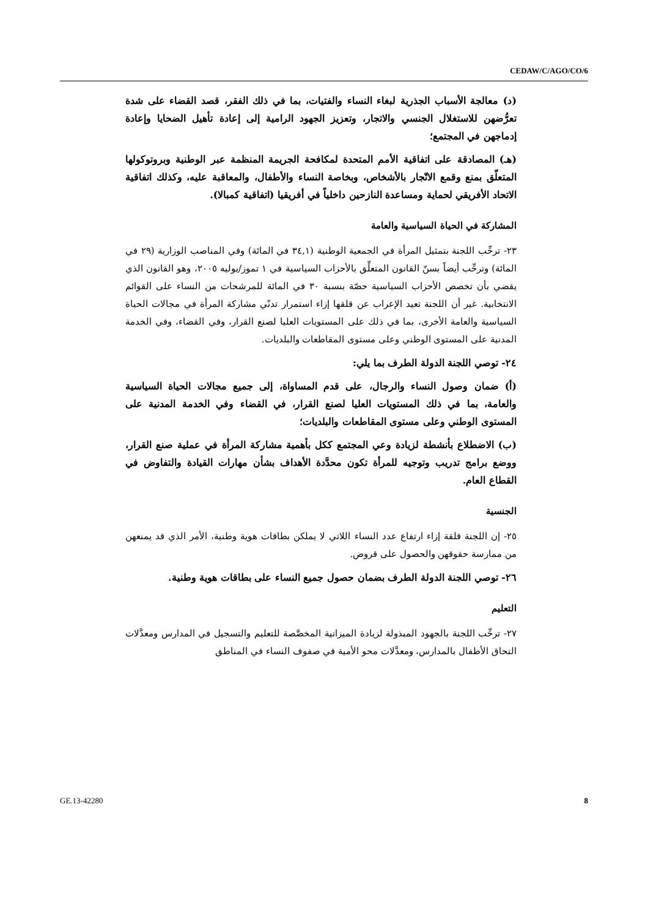CEDAW/C/AGO/CO/6
(د) معالجة الأسباب الجذرية لبغاء النساء والفتيات، بما في ذلك الفقر، قصد القضاء على شدة تعرُّضهن للاستغلال الجنسي والاتجار، وتعزيز الجهود الرامية إلى إعادة تأهيل الضحايا وإعادة إدماجهن في المجتمع؛
(هـ) المصادقة على اتفاقية الأمم المتحدة لمكافحة الجريمة المنظمة عبر الوطنية وبروتوكولها المتعلّق بمنع وقمع الاتّجار بالأشخاص، وبخاصة النساء والأطفال، والمعاقبة عليه، وكذلك اتفاقية الاتحاد الأفريقي لحماية ومساعدة النازحين داخلياً في أفريقيا (اتفاقية كمبالا).
المشاركة في الحياة السياسية والعامة
٢٣- ترحِّب اللجنة بتمثيل المرأة في الجمعية الوطنية (٣٤,١ في المائة) وفي المناصب الوزارية (٢٩ في المائة) وترحِّب أيضاً بسنّ القانون المتعلِّق بالأحزاب السياسية في ١ تموز/يوليه ٢٠٠٥، وهو القانون الذي يقضي بأن تخصص الأحزاب السياسية حصّة بنسبة ٣٠ في المائة للمرشحات من النساء على القوائم الانتخابية. غير أن اللجنة تعيد الإعراب عن قلقها إزاء استمرار تدنّي مشاركة المرأة في مجالات الحياة السياسية والعامة الأخرى، بما في ذلك على المستويات العليا لصنع القرار، وفي القضاء، وفي الخدمة المدنية على المستوى الوطني وعلى مستوى المقاطعات والبلديات.
٢٤- توصي اللجنة الدولة الطرف بما يلي:
(أ) ضمان وصول النساء والرجال، على قدم المساواة، إلى جميع مجالات الحياة السياسية والعامة، بما في ذلك المستويات العليا لصنع القرار، في القضاء وفي الخدمة المدنية على المستوى الوطني وعلى مستوى المقاطعات والبلديات؛
(ب) الاضطلاع بأنشطة لزيادة وعي المجتمع ككل بأهمية مشاركة المرأة في عملية صنع القرار، ووضع برامج تدريب وتوجيه للمرأة تكون محدَّدة الأهداف بشأن مهارات القيادة والتفاوض في القطاع العام.
الجنسية
٢٥- إن اللجنة قلقة إزاء ارتفاع عدد النساء اللاتي لا يملكن بطاقات هوية وطنية، الأمر الذي قد يمنعهن من ممارسة حقوقهن والحصول على قروض.
٢٦- توصي اللجنة الدولة الطرف بضمان حصول جميع النساء على بطاقات هوية وطنية.
التعليم
٢٧- ترحِّب اللجنة بالجهود المبذولة لزيادة الميزانية المخصَّصة للتعليم والتسجيل في المدارس ومعدَّلات التحاق الأطفال بالمدارس، ومعدَّلات محو الأمية في صفوف النساء في المناطق
GE.13-42280 8